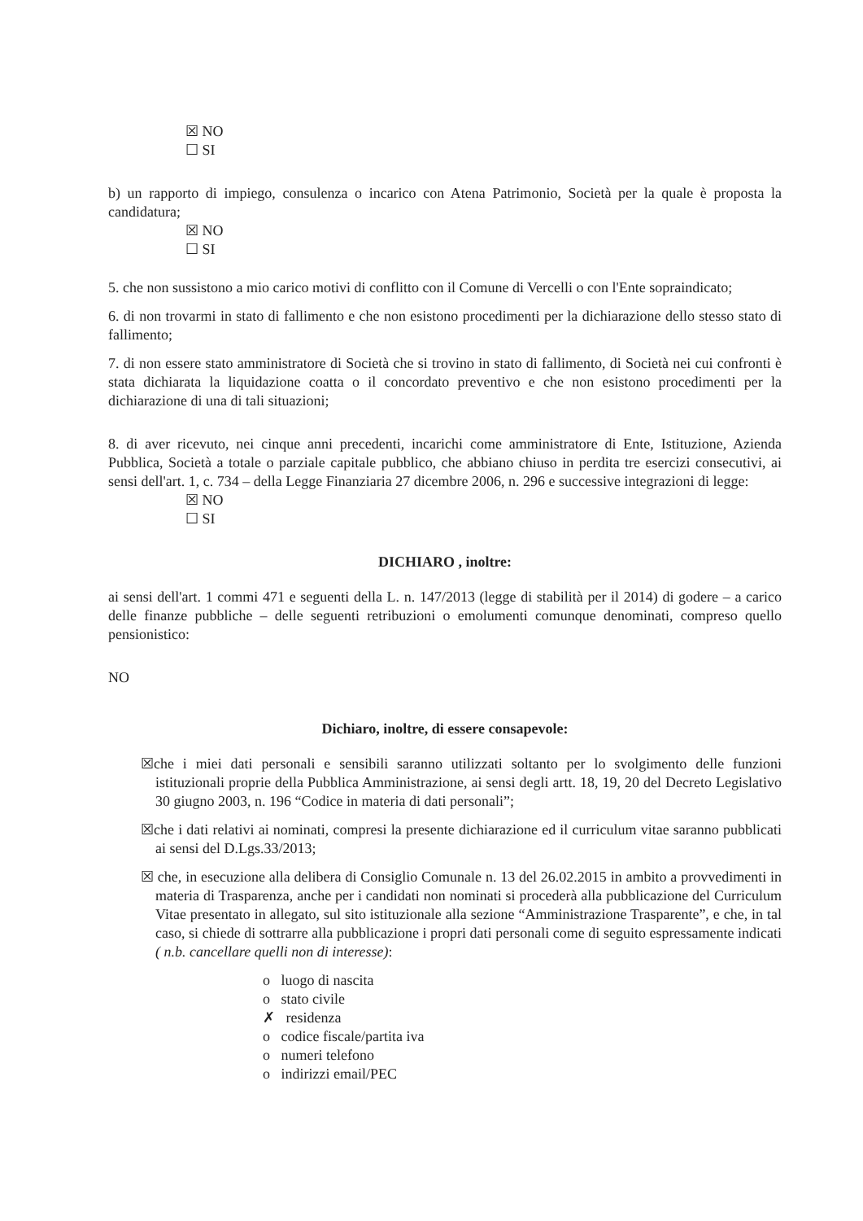☒ NO
☐ SI
b) un rapporto di impiego, consulenza o incarico con Atena Patrimonio, Società per la quale è proposta la candidatura;
☒ NO
☐ SI
5. che non sussistono a mio carico motivi di conflitto con il Comune di Vercelli o con l'Ente sopraindicato;
6. di non trovarmi in stato di fallimento e che non esistono procedimenti per la dichiarazione dello stesso stato di fallimento;
7. di non essere stato amministratore di Società che si trovino in stato di fallimento, di Società nei cui confronti è stata dichiarata la liquidazione coatta o il concordato preventivo e che non esistono procedimenti per la dichiarazione di una di tali situazioni;
8. di aver ricevuto, nei cinque anni precedenti, incarichi come amministratore di Ente, Istituzione, Azienda Pubblica, Società a totale o parziale capitale pubblico, che abbiano chiuso in perdita tre esercizi consecutivi, ai sensi dell'art. 1, c. 734 – della Legge Finanziaria 27 dicembre 2006, n. 296 e successive integrazioni di legge:
☒ NO
☐ SI
DICHIARO , inoltre:
ai sensi dell'art. 1 commi 471 e seguenti della L. n. 147/2013 (legge di stabilità per il 2014) di godere – a carico delle finanze pubbliche – delle seguenti retribuzioni o emolumenti comunque denominati, compreso quello pensionistico:
NO
Dichiaro, inoltre, di essere consapevole:
☒che i miei dati personali e sensibili saranno utilizzati soltanto per lo svolgimento delle funzioni istituzionali proprie della Pubblica Amministrazione, ai sensi degli artt. 18, 19, 20 del Decreto Legislativo 30 giugno 2003, n. 196 “Codice in materia di dati personali”;
☒che i dati relativi ai nominati, compresi la presente dichiarazione ed il curriculum vitae saranno pubblicati ai sensi del D.Lgs.33/2013;
☒ che, in esecuzione alla delibera di Consiglio Comunale n. 13 del 26.02.2015 in ambito a provvedimenti in materia di Trasparenza, anche per i candidati non nominati si procederà alla pubblicazione del Curriculum Vitae presentato in allegato, sul sito istituzionale alla sezione “Amministrazione Trasparente”, e che, in tal caso, si chiede di sottrarre alla pubblicazione i propri dati personali come di seguito espressamente indicati ( n.b. cancellare quelli non di interesse):
o luogo di nascita
o stato civile
✗ residenza
o codice fiscale/partita iva
o numeri telefono
o indirizzi email/PEC